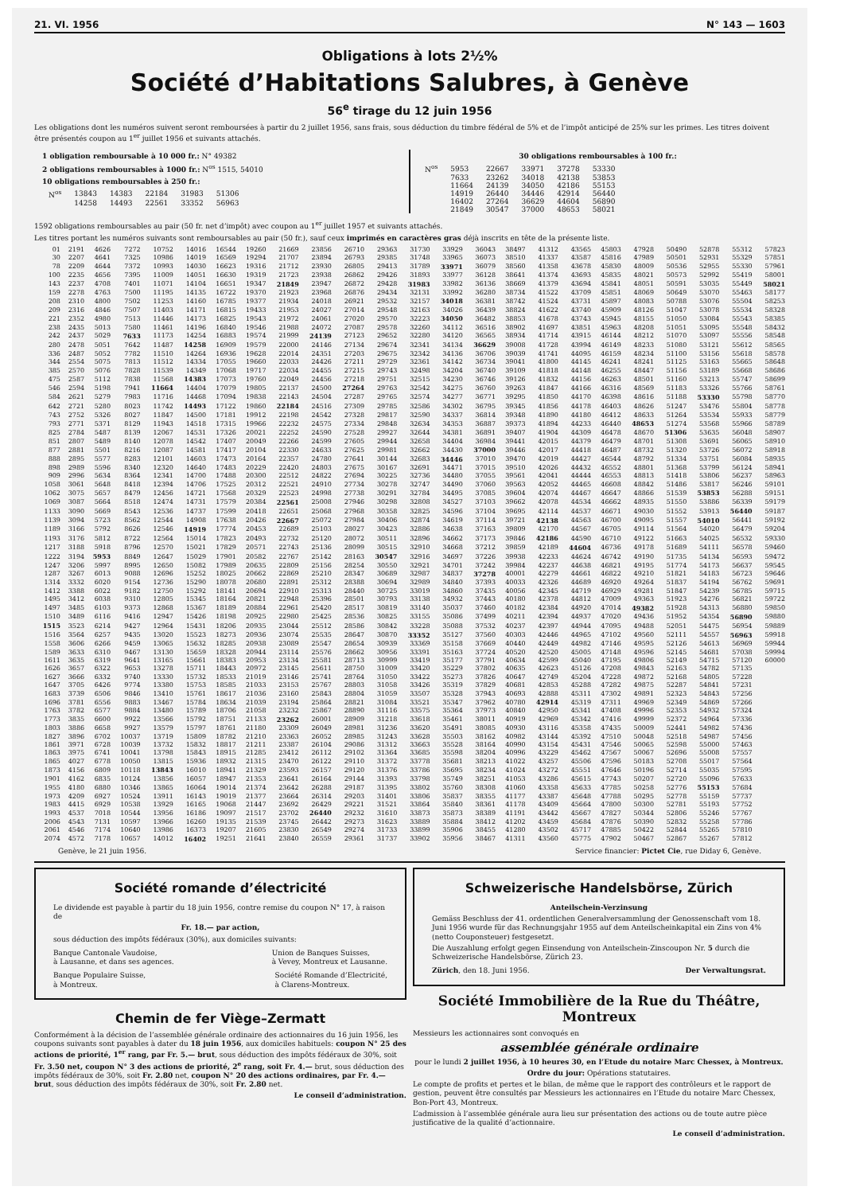21. VI. 1956 N° 143 — 1603
Obligations à lots 2½%
Société d’Habitations Salubres, à Genève
56<sup>e</sup> tirage du 12 juin 1956
Les obligations dont les numéros suivent seront remboursées à partir du 2 juillet 1956, sans frais, sous déduction du timbre fédéral de 5% et de l’impôt anticipé de 25% sur les primes. Les titres doivent être présentés coupon au 1<sup>er</sup> juillet 1956 et suivants attachés.
1 obligation remboursable à 10 000 fr.: N° 49382
2 obligations remboursables à 1000 fr.: N<sup>os</sup> 1515, 54010
10 obligations remboursables à 250 fr.:
| N<sup>os</sup> | 13843 | 14383 | 22184 | 31983 | 51306 |
| | 14258 | 14493 | 22561 | 33352 | 56963 |
30 obligations remboursables à 100 fr.:
| N<sup>os</sup> | 5953 | 22667 | 33971 | 37278 | 53330 |
| | 7633 | 23262 | 34018 | 42138 | 53853 |
| | 11664 | 24139 | 34050 | 42186 | 55153 |
| | 14919 | 26440 | 34446 | 42914 | 56440 |
| | 16402 | 27264 | 36629 | 44604 | 56890 |
| | 21849 | 30547 | 37000 | 48653 | 58021 |
1592 obligations remboursables au pair (50 fr. net d’impôt) avec coupon au 1<sup>er</sup> juillet 1957 et suivants attachés.
Les titres portant les numéros suivants sont remboursables au pair (50 fr.), sauf ceux imprimés en caractères gras déjà inscrits en tête de la présente liste.
| 01 | 2191 | 4626 | 7272 | 10752 | 14016 | 16544 | 19260 | 21669 | 23856 | 26710 | 29363 | 31730 | 33929 | 36043 | 38497 | 41312 | 43565 | 45803 | 47928 | 50490 | 52878 | 55312 | 57823 |
| 30 | 2207 | 4641 | 7325 | 10986 | 14019 | 16569 | 19294 | 21707 | 23894 | 26793 | 29385 | 31748 | 33965 | 36073 | 38510 | 41337 | 43587 | 45816 | 47989 | 50501 | 52931 | 55329 | 57851 |
| 78 | 2209 | 4644 | 7372 | 10993 | 14030 | 16623 | 19316 | 21712 | 23930 | 26805 | 29413 | 31789 | 33971 | 36079 | 38560 | 41358 | 43678 | 45830 | 48009 | 50536 | 52955 | 55330 | 57961 |
| 100 | 2235 | 4656 | 7395 | 11009 | 14051 | 16630 | 19319 | 21723 | 23938 | 26862 | 29426 | 31893 | 33977 | 36128 | 38641 | 41374 | 43693 | 45835 | 48021 | 50573 | 52992 | 55419 | 58001 |
| 143 | 2237 | 4708 | 7401 | 11071 | 14104 | 16651 | 19347 | 21849 | 23947 | 26872 | 29428 | 31983 | 33982 | 36136 | 38669 | 41379 | 43694 | 45841 | 48051 | 50591 | 53035 | 55449 | 58021 |
| 159 | 2278 | 4763 | 7500 | 11195 | 14135 | 16722 | 19370 | 21923 | 23968 | 26876 | 29434 | 32131 | 33992 | 36280 | 38734 | 41522 | 43709 | 45851 | 48069 | 50649 | 53070 | 55463 | 58177 |
| 208 | 2310 | 4800 | 7502 | 11253 | 14160 | 16785 | 19377 | 21934 | 24018 | 26921 | 29532 | 32157 | 34018 | 36381 | 38742 | 41524 | 43731 | 45897 | 48083 | 50788 | 53076 | 55504 | 58253 |
| 209 | 2316 | 4846 | 7507 | 11403 | 14171 | 16815 | 19433 | 21953 | 24027 | 27014 | 29548 | 32163 | 34026 | 36439 | 38824 | 41622 | 43740 | 45909 | 48126 | 51047 | 53078 | 55534 | 58328 |
| 221 | 2352 | 4980 | 7513 | 11446 | 14173 | 16825 | 19543 | 21972 | 24061 | 27020 | 29570 | 32223 | 34050 | 36482 | 38853 | 41678 | 43743 | 45945 | 48155 | 51050 | 53084 | 55543 | 58385 |
| 238 | 2435 | 5013 | 7580 | 11461 | 14196 | 16840 | 19546 | 21988 | 24072 | 27087 | 29578 | 32260 | 34112 | 36516 | 38902 | 41697 | 43851 | 45963 | 48208 | 51051 | 53095 | 55548 | 58432 |
| 242 | 2437 | 5029 | 7633 | 11173 | 14254 | 16883 | 19574 | 21999 | 24139 | 27123 | 29652 | 32280 | 34120 | 36565 | 38934 | 41714 | 43915 | 46144 | 48212 | 51070 | 53097 | 55556 | 58548 |
| 280 | 2478 | 5051 | 7642 | 11487 | 14258 | 16909 | 19579 | 22000 | 24146 | 27134 | 29674 | 32341 | 34134 | 36629 | 39008 | 41728 | 43994 | 46149 | 48233 | 51080 | 53121 | 55612 | 58565 |
| 336 | 2487 | 5052 | 7782 | 11510 | 14264 | 16936 | 19628 | 22014 | 24351 | 27203 | 29675 | 32342 | 34136 | 36706 | 39039 | 41741 | 44095 | 46159 | 48234 | 51100 | 53156 | 55618 | 58578 |
| 344 | 2554 | 5075 | 7813 | 11512 | 14334 | 17055 | 19660 | 22033 | 24426 | 27211 | 29729 | 32361 | 34142 | 36734 | 39041 | 41800 | 44145 | 46241 | 48241 | 51125 | 53163 | 55665 | 58648 |
| 385 | 2570 | 5076 | 7828 | 11539 | 14349 | 17068 | 19717 | 22034 | 24455 | 27215 | 29743 | 32498 | 34204 | 36740 | 39109 | 41818 | 44148 | 46255 | 48447 | 51156 | 53189 | 55668 | 58686 |
| 475 | 2587 | 5112 | 7838 | 11568 | 14383 | 17073 | 19760 | 22049 | 24456 | 27218 | 29751 | 32515 | 34230 | 36746 | 39126 | 41832 | 44156 | 46263 | 48501 | 51160 | 53213 | 55747 | 58699 |
| 546 | 2594 | 5198 | 7941 | 11664 | 14404 | 17079 | 19805 | 22137 | 24500 | 27264 | 29763 | 32542 | 34275 | 36760 | 39263 | 41847 | 44166 | 46316 | 48569 | 51183 | 53326 | 55766 | 58761 |
| 584 | 2621 | 5279 | 7983 | 11716 | 14468 | 17094 | 19838 | 22143 | 24504 | 27287 | 29765 | 32574 | 34277 | 36771 | 39295 | 41850 | 44170 | 46398 | 48616 | 51188 | 53330 | 55798 | 58770 |
| 642 | 2721 | 5280 | 8023 | 11742 | 14493 | 17122 | 19860 | 22184 | 24516 | 27309 | 29785 | 32586 | 34302 | 36795 | 39345 | 41856 | 44178 | 46403 | 48626 | 51247 | 53476 | 55804 | 58778 |
| 743 | 2752 | 5326 | 8027 | 11847 | 14500 | 17181 | 19912 | 22198 | 24542 | 27328 | 29817 | 32590 | 34337 | 36814 | 39348 | 41890 | 44180 | 46412 | 48633 | 51264 | 53534 | 55933 | 58779 |
| 793 | 2771 | 5371 | 8129 | 11943 | 14518 | 17315 | 19966 | 22232 | 24575 | 27334 | 29848 | 32634 | 34353 | 36887 | 39373 | 41894 | 44233 | 46440 | 48653 | 51274 | 53568 | 55966 | 58789 |
| 825 | 2784 | 5487 | 8139 | 12067 | 14531 | 17326 | 20021 | 22252 | 24590 | 27528 | 29927 | 32644 | 34381 | 36891 | 39407 | 41904 | 44309 | 46478 | 48670 | 51306 | 53635 | 56048 | 58907 |
| 851 | 2807 | 5489 | 8140 | 12078 | 14542 | 17407 | 20049 | 22266 | 24599 | 27605 | 29944 | 32658 | 34404 | 36984 | 39441 | 42015 | 44379 | 46479 | 48701 | 51308 | 53691 | 56065 | 58910 |
| 877 | 2881 | 5501 | 8216 | 12087 | 14581 | 17417 | 20104 | 22330 | 24633 | 27625 | 29981 | 32662 | 34430 | 37000 | 39446 | 42017 | 44418 | 46487 | 48732 | 51320 | 53726 | 56072 | 58918 |
| 888 | 2895 | 5577 | 8283 | 12101 | 14603 | 17473 | 20164 | 22357 | 24780 | 27641 | 30144 | 32683 | 34446 | 37010 | 39470 | 42019 | 44427 | 46544 | 48792 | 51334 | 53751 | 56084 | 58935 |
| 898 | 2989 | 5596 | 8340 | 12320 | 14640 | 17483 | 20229 | 22420 | 24803 | 27675 | 30167 | 32691 | 34471 | 37015 | 39510 | 42026 | 44432 | 46552 | 48801 | 51368 | 53799 | 56124 | 58941 |
| 909 | 2996 | 5634 | 8364 | 12341 | 14700 | 17488 | 20300 | 22512 | 24822 | 27694 | 30225 | 32736 | 34480 | 37055 | 39561 | 42041 | 44444 | 46553 | 48813 | 51418 | 53806 | 56237 | 58963 |
| 1058 | 3061 | 5648 | 8418 | 12394 | 14706 | 17525 | 20312 | 22521 | 24910 | 27734 | 30278 | 32747 | 34490 | 37060 | 39563 | 42052 | 44465 | 46608 | 48842 | 51486 | 53817 | 56246 | 59101 |
| 1062 | 3075 | 5657 | 8479 | 12456 | 14721 | 17568 | 20329 | 22523 | 24998 | 27738 | 30291 | 32784 | 34495 | 37085 | 39604 | 42074 | 44467 | 46647 | 48866 | 51539 | 53853 | 56288 | 59151 |
| 1069 | 3087 | 5664 | 8518 | 12474 | 14731 | 17579 | 20384 | 22561 | 25008 | 27946 | 30298 | 32808 | 34527 | 37103 | 39662 | 42078 | 44534 | 46662 | 48935 | 51550 | 53886 | 56339 | 59179 |
| 1133 | 3090 | 5669 | 8543 | 12536 | 14737 | 17599 | 20418 | 22651 | 25068 | 27968 | 30358 | 32825 | 34596 | 37104 | 39695 | 42114 | 44537 | 46671 | 49030 | 51552 | 53913 | 56440 | 59187 |
| 1139 | 3094 | 5723 | 8562 | 12544 | 14908 | 17638 | 20426 | 22667 | 25072 | 27984 | 30406 | 32874 | 34619 | 37114 | 39721 | 42138 | 44563 | 46700 | 49095 | 51557 | 54010 | 56441 | 59192 |
| 1189 | 3166 | 5792 | 8626 | 12546 | 14919 | 17774 | 20453 | 22689 | 25103 | 28027 | 30423 | 32886 | 34638 | 37163 | 39809 | 42170 | 44567 | 46705 | 49114 | 51564 | 54020 | 56479 | 59204 |
| 1193 | 3176 | 5812 | 8722 | 12564 | 15014 | 17823 | 20493 | 22732 | 25120 | 28072 | 30511 | 32896 | 34662 | 37173 | 39846 | 42186 | 44590 | 46710 | 49122 | 51663 | 54025 | 56532 | 59330 |
| 1217 | 3188 | 5918 | 8796 | 12570 | 15021 | 17829 | 20571 | 22743 | 25136 | 28099 | 30515 | 32910 | 34668 | 37212 | 39859 | 42189 | 44604 | 46736 | 49178 | 51689 | 54111 | 56578 | 59460 |
| 1222 | 3194 | 5953 | 8849 | 12647 | 15029 | 17901 | 20582 | 22767 | 25142 | 28163 | 30547 | 32916 | 34697 | 37226 | 39938 | 42233 | 44624 | 46742 | 49190 | 51735 | 54134 | 56593 | 59472 |
| 1247 | 3206 | 5997 | 8995 | 12650 | 15082 | 17989 | 20635 | 22809 | 25156 | 28254 | 30550 | 32921 | 34701 | 37242 | 39984 | 42237 | 44638 | 46821 | 49195 | 51774 | 54173 | 56637 | 59545 |
| 1287 | 3267 | 6013 | 9088 | 12696 | 15252 | 18025 | 20662 | 22869 | 25210 | 28347 | 30689 | 32987 | 34837 | 37278 | 40001 | 42279 | 44661 | 46822 | 49210 | 51821 | 54183 | 56723 | 59646 |
| 1314 | 3332 | 6020 | 9154 | 12736 | 15290 | 18078 | 20680 | 22891 | 25312 | 28388 | 30694 | 32989 | 34840 | 37393 | 40033 | 42326 | 44689 | 46920 | 49264 | 51837 | 54194 | 56762 | 59691 |
| 1412 | 3388 | 6022 | 9182 | 12750 | 15292 | 18141 | 20694 | 22910 | 25313 | 28440 | 30725 | 33019 | 34860 | 37435 | 40056 | 42345 | 44719 | 46929 | 49281 | 51847 | 54239 | 56785 | 59715 |
| 1495 | 3412 | 6038 | 9310 | 12805 | 15345 | 18164 | 20821 | 22948 | 25396 | 28501 | 30793 | 33138 | 34932 | 37443 | 40180 | 42378 | 44812 | 47009 | 49363 | 51923 | 54276 | 56821 | 59722 |
| 1497 | 3485 | 6103 | 9373 | 12868 | 15367 | 18189 | 20884 | 22961 | 25420 | 28517 | 30819 | 33140 | 35037 | 37460 | 40182 | 42384 | 44920 | 47014 | 49382 | 51928 | 54313 | 56880 | 59850 |
| 1510 | 3489 | 6116 | 9416 | 12947 | 15426 | 18198 | 20925 | 22980 | 25425 | 28536 | 30825 | 33155 | 35086 | 37499 | 40211 | 42394 | 44937 | 47020 | 49436 | 51952 | 54354 | 56890 | 59880 |
| 1515 | 3523 | 6214 | 9427 | 12964 | 15431 | 18206 | 20935 | 23044 | 25512 | 28586 | 30842 | 33228 | 35088 | 37532 | 40237 | 42397 | 44944 | 47095 | 49488 | 52051 | 54475 | 56954 | 59889 |
| 1516 | 3564 | 6257 | 9435 | 13020 | 15523 | 18273 | 20936 | 23074 | 25535 | 28647 | 30870 | 33352 | 35127 | 37560 | 40303 | 42446 | 44965 | 47102 | 49560 | 52111 | 54557 | 56963 | 59918 |
| 1558 | 3606 | 6266 | 9459 | 13065 | 15632 | 18285 | 20938 | 23089 | 25547 | 28654 | 30939 | 33369 | 35158 | 37669 | 40440 | 42449 | 44982 | 47146 | 49595 | 52126 | 54613 | 56969 | 59944 |
| 1589 | 3633 | 6310 | 9467 | 13130 | 15659 | 18328 | 20944 | 23114 | 25576 | 28662 | 30956 | 33391 | 35163 | 37724 | 40520 | 42520 | 45005 | 47148 | 49596 | 52145 | 54681 | 57038 | 59994 |
| 1611 | 3635 | 6319 | 9641 | 13165 | 15661 | 18383 | 20953 | 23134 | 25581 | 28713 | 30999 | 33419 | 35177 | 37791 | 40634 | 42599 | 45040 | 47195 | 49806 | 52149 | 54715 | 57120 | 60000 |
| 1626 | 3657 | 6322 | 9653 | 13278 | 15711 | 18443 | 20972 | 23145 | 25611 | 28750 | 31009 | 33420 | 35229 | 37802 | 40635 | 42623 | 45126 | 47208 | 49843 | 52163 | 54782 | 57135 | |
| 1627 | 3666 | 6332 | 9740 | 13330 | 15732 | 18533 | 21019 | 23146 | 25741 | 28764 | 31050 | 33422 | 35273 | 37826 | 40647 | 42749 | 45204 | 47228 | 49872 | 52168 | 54805 | 57228 | |
| 1647 | 3705 | 6426 | 9774 | 13380 | 15753 | 18585 | 21033 | 23153 | 25767 | 28803 | 31058 | 33426 | 35319 | 37829 | 40681 | 42853 | 45288 | 47282 | 49875 | 52287 | 54841 | 57231 | |
| 1683 | 3739 | 6506 | 9846 | 13410 | 15761 | 18617 | 21036 | 23160 | 25843 | 28804 | 31059 | 33507 | 35328 | 37943 | 40693 | 42888 | 45311 | 47302 | 49891 | 52323 | 54843 | 57256 | |
| 1696 | 3781 | 6556 | 9883 | 13467 | 15784 | 18634 | 21039 | 23194 | 25864 | 28821 | 31084 | 33521 | 35347 | 37962 | 40780 | 42914 | 45319 | 47311 | 49969 | 52349 | 54869 | 57266 | |
| 1763 | 3782 | 6577 | 9884 | 13480 | 15789 | 18706 | 21058 | 23232 | 25867 | 28890 | 31116 | 33575 | 35364 | 37973 | 40840 | 42950 | 45341 | 47408 | 49996 | 52353 | 54932 | 57324 | |
| 1773 | 3835 | 6600 | 9922 | 13566 | 15792 | 18751 | 21133 | 23262 | 26001 | 28909 | 31218 | 33618 | 35461 | 38011 | 40919 | 42969 | 45342 | 47416 | 49999 | 52372 | 54964 | 57336 | |
| 1803 | 3886 | 6658 | 9927 | 13579 | 15797 | 18761 | 21180 | 23309 | 26049 | 28981 | 31236 | 33620 | 35491 | 38085 | 40930 | 43116 | 45358 | 47435 | 50009 | 52441 | 54982 | 57436 | |
| 1827 | 3896 | 6702 | 10037 | 13719 | 15809 | 18782 | 21210 | 23363 | 26052 | 28985 | 31243 | 33628 | 35503 | 38162 | 40982 | 43144 | 45392 | 47510 | 50048 | 52518 | 54987 | 57456 | |
| 1861 | 3971 | 6728 | 10039 | 13732 | 15832 | 18817 | 21211 | 23387 | 26104 | 29086 | 31312 | 33663 | 35528 | 38164 | 40990 | 43154 | 45431 | 47546 | 50065 | 52598 | 55000 | 57463 | |
| 1863 | 3975 | 6741 | 10041 | 13798 | 15843 | 18915 | 21285 | 23412 | 26112 | 29102 | 31364 | 33685 | 35598 | 38204 | 40996 | 43229 | 45462 | 47567 | 50067 | 52696 | 55008 | 57557 | |
| 1865 | 4027 | 6778 | 10050 | 13815 | 15936 | 18932 | 21315 | 23470 | 26122 | 29110 | 31372 | 33778 | 35681 | 38213 | 41022 | 43257 | 45506 | 47596 | 50183 | 52708 | 55017 | 57564 | |
| 1873 | 4156 | 6809 | 10118 | 13843 | 16010 | 18941 | 21329 | 23593 | 26157 | 29120 | 31376 | 33786 | 35695 | 38234 | 41024 | 43272 | 45551 | 47646 | 50196 | 52714 | 55035 | 57595 | |
| 1901 | 4162 | 6835 | 10124 | 13856 | 16057 | 18947 | 21353 | 23641 | 26164 | 29144 | 31393 | 33798 | 35749 | 38251 | 41053 | 43286 | 45615 | 47743 | 50207 | 52720 | 55096 | 57633 | |
| 1955 | 4180 | 6880 | 10346 | 13865 | 16064 | 19014 | 21374 | 23642 | 26288 | 29187 | 31395 | 33802 | 35760 | 38308 | 41060 | 43358 | 45633 | 47785 | 50258 | 52776 | 55153 | 57684 | |
| 1973 | 4209 | 6927 | 10524 | 13911 | 16143 | 19019 | 21377 | 23664 | 26314 | 29203 | 31401 | 33806 | 35837 | 38355 | 41177 | 43387 | 45648 | 47788 | 50295 | 52778 | 55159 | 57737 | |
| 1983 | 4415 | 6929 | 10538 | 13929 | 16165 | 19068 | 21447 | 23692 | 26429 | 29221 | 31521 | 33864 | 35840 | 38361 | 41178 | 43409 | 45664 | 47800 | 50300 | 52781 | 55193 | 57752 | |
| 1993 | 4537 | 7018 | 10544 | 13956 | 16186 | 19097 | 21517 | 23702 | 26440 | 29232 | 31610 | 33873 | 35873 | 38389 | 41191 | 43442 | 45667 | 47827 | 50344 | 52806 | 55246 | 57767 | |
| 2006 | 4543 | 7131 | 10597 | 13966 | 16260 | 19135 | 21539 | 23745 | 26442 | 29273 | 31623 | 33889 | 35884 | 38412 | 41202 | 43459 | 45684 | 47876 | 50390 | 52832 | 55258 | 57786 | |
| 2061 | 4546 | 7174 | 10640 | 13986 | 16373 | 19207 | 21605 | 23830 | 26549 | 29274 | 31733 | 33899 | 35906 | 38455 | 41280 | 43502 | 45717 | 47885 | 50422 | 52844 | 55265 | 57810 | |
| 2074 | 4572 | 7178 | 10657 | 14012 | 16402 | 19251 | 21641 | 23840 | 26559 | 29361 | 31737 | 33902 | 35956 | 38467 | 41311 | 43560 | 45775 | 47902 | 50467 | 52867 | 55267 | 57812 | |
Genève, le 21 juin 1956. Service financier: Pictet Cie, rue Diday 6, Genève.
Société romande d’électricité
Le dividende est payable à partir du 18 juin 1956, contre remise du coupon N° 17, à raison de
Fr. 18.— par action,
sous déduction des impôts fédéraux (30%), aux domiciles suivants:
Banque Cantonale Vaudoise,
à Lausanne, et dans ses agences.
Union de Banques Suisses,
à Vevey, Montreux et Lausanne.
Banque Populaire Suisse,
à Montreux.
Société Romande d’Electricité,
à Clarens-Montreux.
Chemin de fer Viège–Zermatt
Conformément à la décision de l’assemblée générale ordinaire des actionnaires du 16 juin 1956, les coupons suivants sont payables à dater du 18 juin 1956, aux domiciles habituels: coupon N° 25 des actions de priorité, 1<sup>er</sup> rang, par Fr. 5.— brut, sous déduction des impôts fédéraux de 30%, soit Fr. 3.50 net, coupon N° 3 des actions de priorité, 2<sup>e</sup> rang, soit Fr. 4.— brut, sous déduction des impôts fédéraux de 30%, soit Fr. 2.80 net, coupon N° 20 des actions ordinaires, par Fr. 4.— brut, sous déduction des impôts fédéraux de 30%, soit Fr. 2.80 net.
Le conseil d’administration.
Schweizerische Handelsbörse, Zürich
Anteilschein-Verzinsung
Gemäss Beschluss der 41. ordentlichen Generalversammlung der Genossenschaft vom 18. Juni 1956 wurde für das Rechnungsjahr 1955 auf dem Anteilscheinkapital ein Zins von 4% (netto Couponsteuer) festgesetzt.
Die Auszahlung erfolgt gegen Einsendung von Anteilschein-Zinscoupon Nr. 5 durch die Schweizerische Handelsbörse, Zürich 23.
Zürich, den 18. Juni 1956. Der Verwaltungsrat.
Société Immobilière de la Rue du Théâtre, Montreux
Messieurs les actionnaires sont convoqués en
assemblée générale ordinaire
pour le lundi 2 juillet 1956, à 10 heures 30, en l’Etude du notaire Marc Chessex, à Montreux.
Ordre du jour: Opérations statutaires.
Le compte de profits et pertes et le bilan, de même que le rapport des contrôleurs et le rapport de gestion, peuvent être consultés par Messieurs les actionnaires en l’Etude du notaire Marc Chessex, Bon-Port 43, Montreux.
L’admission à l’assemblée générale aura lieu sur présentation des actions ou de toute autre pièce justificative de la qualité d’actionnaire.
Le conseil d’administration.